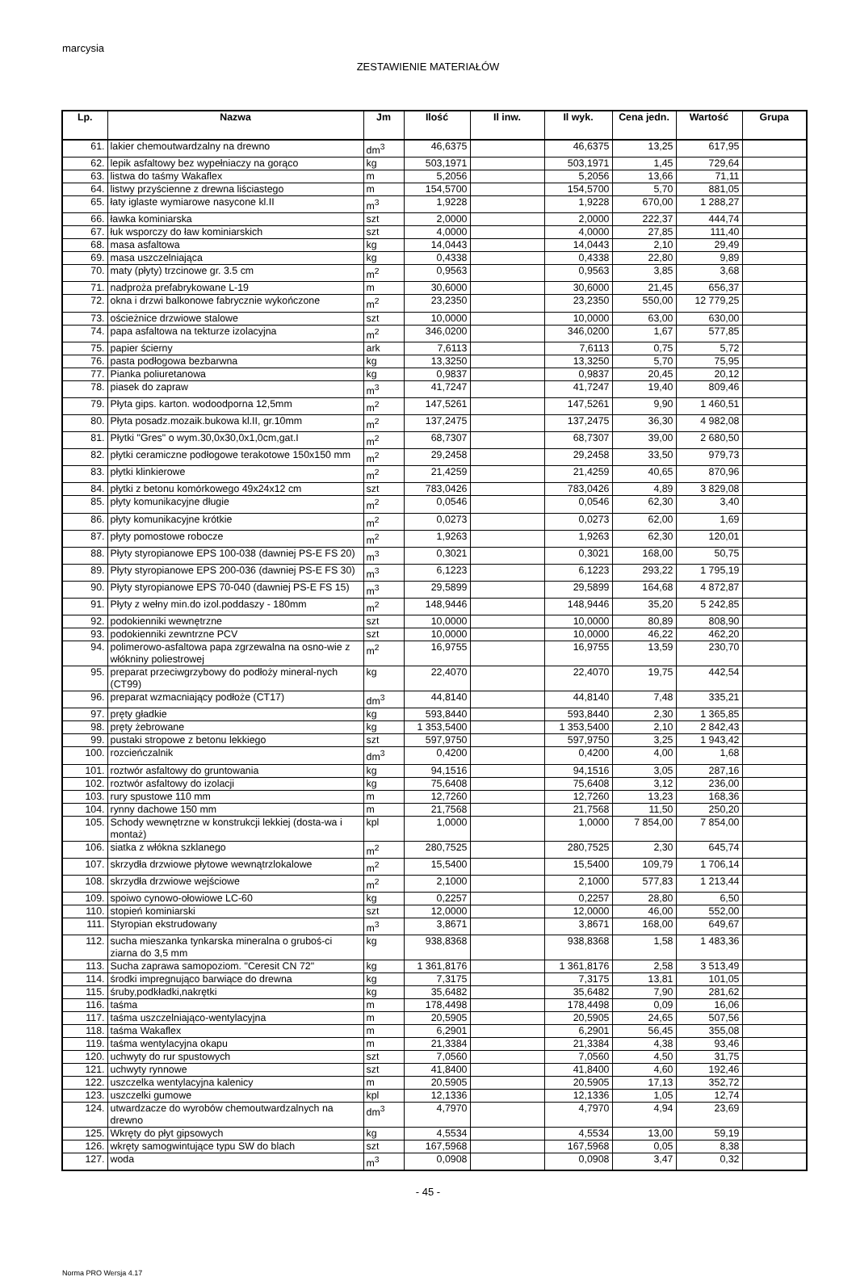marcysia
ZESTAWIENIE MATERIAŁÓW
| Lp. | Nazwa | Jm | Ilość | Il inw. | Il wyk. | Cena jedn. | Wartość | Grupa |
| --- | --- | --- | --- | --- | --- | --- | --- | --- |
| 61. | lakier chemoutwardzalny na drewno | dm<sup>3</sup> | 46,6375 | | 46,6375 | 13,25 | 617,95 | |
| 62. | lepik asfaltowy bez wypełniaczy na gorąco | kg | 503,1971 | | 503,1971 | 1,45 | 729,64 | |
| 63. | listwa do taśmy Wakaflex | m | 5,2056 | | 5,2056 | 13,66 | 71,11 | |
| 64. | listwy przyścienne z drewna liściastego | m | 154,5700 | | 154,5700 | 5,70 | 881,05 | |
| 65. | łaty iglaste wymiarowe nasycone kl.II | m<sup>3</sup> | 1,9228 | | 1,9228 | 670,00 | 1 288,27 | |
| 66. | ławka kominiarska | szt | 2,0000 | | 2,0000 | 222,37 | 444,74 | |
| 67. | łuk wsporczy do ław kominiarskich | szt | 4,0000 | | 4,0000 | 27,85 | 111,40 | |
| 68. | masa asfaltowa | kg | 14,0443 | | 14,0443 | 2,10 | 29,49 | |
| 69. | masa uszczelniająca | kg | 0,4338 | | 0,4338 | 22,80 | 9,89 | |
| 70. | maty (płyty) trzcinowe gr. 3.5 cm | m<sup>2</sup> | 0,9563 | | 0,9563 | 3,85 | 3,68 | |
| 71. | nadproża prefabrykowane L-19 | m | 30,6000 | | 30,6000 | 21,45 | 656,37 | |
| 72. | okna i drzwi balkonowe fabrycznie wykończone | m<sup>2</sup> | 23,2350 | | 23,2350 | 550,00 | 12 779,25 | |
| 73. | ościeżnice drzwiowe stalowe | szt | 10,0000 | | 10,0000 | 63,00 | 630,00 | |
| 74. | papa asfaltowa na tekturze izolacyjna | m<sup>2</sup> | 346,0200 | | 346,0200 | 1,67 | 577,85 | |
| 75. | papier ścierny | ark | 7,6113 | | 7,6113 | 0,75 | 5,72 | |
| 76. | pasta podłogowa bezbarwna | kg | 13,3250 | | 13,3250 | 5,70 | 75,95 | |
| 77. | Pianka poliuretanowa | kg | 0,9837 | | 0,9837 | 20,45 | 20,12 | |
| 78. | piasek do zapraw | m<sup>3</sup> | 41,7247 | | 41,7247 | 19,40 | 809,46 | |
| 79. | Płyta gips. karton. wodoodporna 12,5mm | m<sup>2</sup> | 147,5261 | | 147,5261 | 9,90 | 1 460,51 | |
| 80. | Płyta posadz.mozaik.bukowa kl.II, gr.10mm | m<sup>2</sup> | 137,2475 | | 137,2475 | 36,30 | 4 982,08 | |
| 81. | Płytki "Gres" o wym.30,0x30,0x1,0cm,gat.I | m<sup>2</sup> | 68,7307 | | 68,7307 | 39,00 | 2 680,50 | |
| 82. | płytki ceramiczne podłogowe terakotowe 150x150 mm | m<sup>2</sup> | 29,2458 | | 29,2458 | 33,50 | 979,73 | |
| 83. | płytki klinkierowe | m<sup>2</sup> | 21,4259 | | 21,4259 | 40,65 | 870,96 | |
| 84. | płytki z betonu komórkowego 49x24x12 cm | szt | 783,0426 | | 783,0426 | 4,89 | 3 829,08 | |
| 85. | płyty komunikacyjne długie | m<sup>2</sup> | 0,0546 | | 0,0546 | 62,30 | 3,40 | |
| 86. | płyty komunikacyjne krótkie | m<sup>2</sup> | 0,0273 | | 0,0273 | 62,00 | 1,69 | |
| 87. | płyty pomostowe robocze | m<sup>2</sup> | 1,9263 | | 1,9263 | 62,30 | 120,01 | |
| 88. | Płyty styropianowe EPS 100-038 (dawniej PS-E FS 20) | m<sup>3</sup> | 0,3021 | | 0,3021 | 168,00 | 50,75 | |
| 89. | Płyty styropianowe EPS 200-036 (dawniej PS-E FS 30) | m<sup>3</sup> | 6,1223 | | 6,1223 | 293,22 | 1 795,19 | |
| 90. | Płyty styropianowe EPS 70-040 (dawniej PS-E FS 15) | m<sup>3</sup> | 29,5899 | | 29,5899 | 164,68 | 4 872,87 | |
| 91. | Płyty z wełny min.do izol.poddaszy - 180mm | m<sup>2</sup> | 148,9446 | | 148,9446 | 35,20 | 5 242,85 | |
| 92. | podokienniki wewnętrzne | szt | 10,0000 | | 10,0000 | 80,89 | 808,90 | |
| 93. | podokienniki zewntrzne PCV | szt | 10,0000 | | 10,0000 | 46,22 | 462,20 | |
| 94. | polimerowo-asfaltowa papa zgrzewalna na osno-wie z włókniny poliestrowej | m<sup>2</sup> | 16,9755 | | 16,9755 | 13,59 | 230,70 | |
| 95. | preparat przeciwgrzybowy do podłoży mineral-nych (CT99) | kg | 22,4070 | | 22,4070 | 19,75 | 442,54 | |
| 96. | preparat wzmacniający podłoże (CT17) | dm<sup>3</sup> | 44,8140 | | 44,8140 | 7,48 | 335,21 | |
| 97. | pręty gładkie | kg | 593,8440 | | 593,8440 | 2,30 | 1 365,85 | |
| 98. | pręty żebrowane | kg | 1 353,5400 | | 1 353,5400 | 2,10 | 2 842,43 | |
| 99. | pustaki stropowe z betonu lekkiego | szt | 597,9750 | | 597,9750 | 3,25 | 1 943,42 | |
| 100. | rozcieńczalnik | dm<sup>3</sup> | 0,4200 | | 0,4200 | 4,00 | 1,68 | |
| 101. | roztwór asfaltowy do gruntowania | kg | 94,1516 | | 94,1516 | 3,05 | 287,16 | |
| 102. | roztwór asfaltowy do izolacji | kg | 75,6408 | | 75,6408 | 3,12 | 236,00 | |
| 103. | rury spustowe 110 mm | m | 12,7260 | | 12,7260 | 13,23 | 168,36 | |
| 104. | rynny dachowe 150 mm | m | 21,7568 | | 21,7568 | 11,50 | 250,20 | |
| 105. | Schody wewnętrzne w konstrukcji lekkiej (dosta-wa i montaż) | kpl | 1,0000 | | 1,0000 | 7 854,00 | 7 854,00 | |
| 106. | siatka z włókna szklanego | m<sup>2</sup> | 280,7525 | | 280,7525 | 2,30 | 645,74 | |
| 107. | skrzydła drzwiowe płytowe wewnątrzlokalowe | m<sup>2</sup> | 15,5400 | | 15,5400 | 109,79 | 1 706,14 | |
| 108. | skrzydła drzwiowe wejściowe | m<sup>2</sup> | 2,1000 | | 2,1000 | 577,83 | 1 213,44 | |
| 109. | spoiwo cynowo-ołowiowe LC-60 | kg | 0,2257 | | 0,2257 | 28,80 | 6,50 | |
| 110. | stopień kominiarski | szt | 12,0000 | | 12,0000 | 46,00 | 552,00 | |
| 111. | Styropian ekstrudowany | m<sup>3</sup> | 3,8671 | | 3,8671 | 168,00 | 649,67 | |
| 112. | sucha mieszanka tynkarska mineralna o gruboś-ci ziarna do 3,5 mm | kg | 938,8368 | | 938,8368 | 1,58 | 1 483,36 | |
| 113. | Sucha zaprawa samopoziom. "Ceresit CN 72" | kg | 1 361,8176 | | 1 361,8176 | 2,58 | 3 513,49 | |
| 114. | środki impregnująco barwiące do drewna | kg | 7,3175 | | 7,3175 | 13,81 | 101,05 | |
| 115. | śruby,podkładki,nakrętki | kg | 35,6482 | | 35,6482 | 7,90 | 281,62 | |
| 116. | taśma | m | 178,4498 | | 178,4498 | 0,09 | 16,06 | |
| 117. | taśma uszczelniająco-wentylacyjna | m | 20,5905 | | 20,5905 | 24,65 | 507,56 | |
| 118. | taśma Wakaflex | m | 6,2901 | | 6,2901 | 56,45 | 355,08 | |
| 119. | taśma wentylacyjna okapu | m | 21,3384 | | 21,3384 | 4,38 | 93,46 | |
| 120. | uchwyty do rur spustowych | szt | 7,0560 | | 7,0560 | 4,50 | 31,75 | |
| 121. | uchwyty rynnowe | szt | 41,8400 | | 41,8400 | 4,60 | 192,46 | |
| 122. | uszczelka wentylacyjna kalenicy | m | 20,5905 | | 20,5905 | 17,13 | 352,72 | |
| 123. | uszczelki gumowe | kpl | 12,1336 | | 12,1336 | 1,05 | 12,74 | |
| 124. | utwardzacze do wyrobów chemoutwardzalnych na drewno | dm<sup>3</sup> | 4,7970 | | 4,7970 | 4,94 | 23,69 | |
| 125. | Wkręty do płyt gipsowych | kg | 4,5534 | | 4,5534 | 13,00 | 59,19 | |
| 126. | wkręty samogwintujące typu SW do blach | szt | 167,5968 | | 167,5968 | 0,05 | 8,38 | |
| 127. | woda | m<sup>3</sup> | 0,0908 | | 0,0908 | 3,47 | 0,32 | |
- 45 -
Norma PRO Wersja 4.17